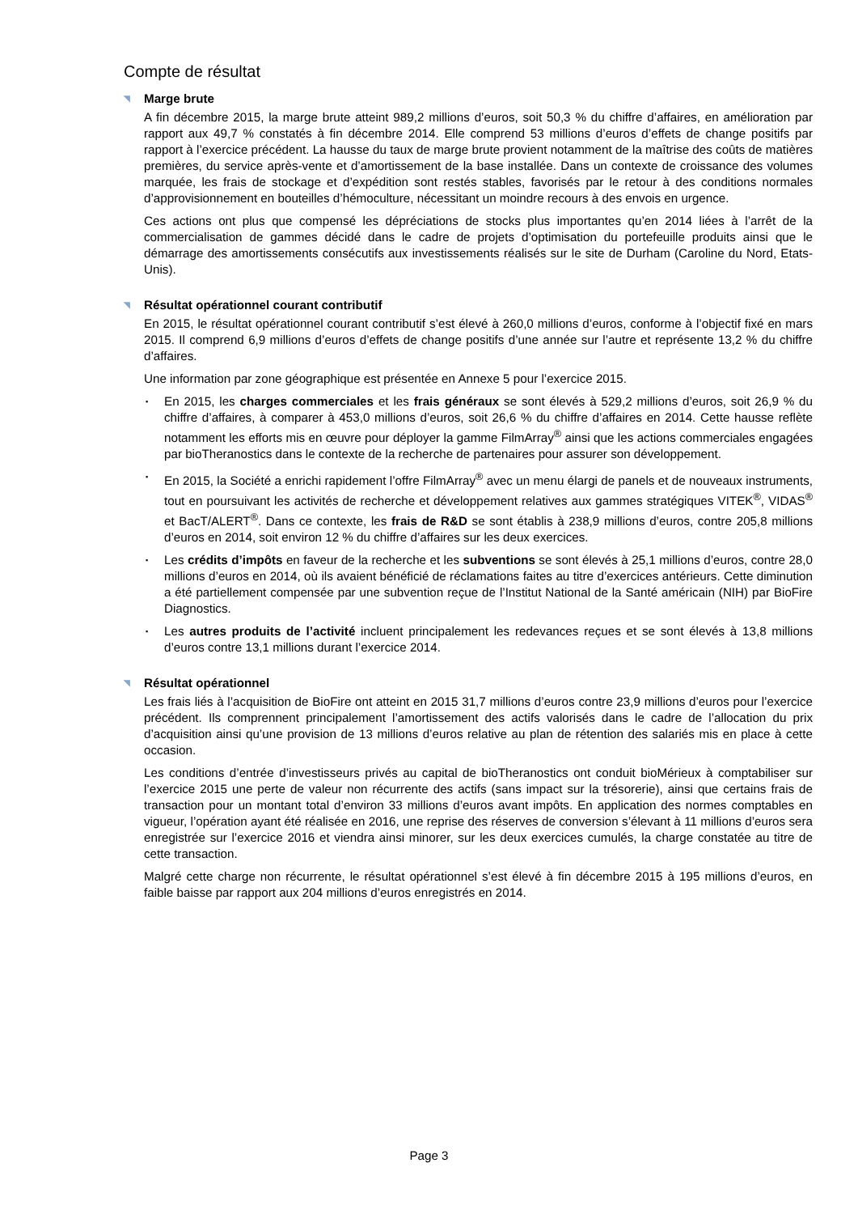Compte de résultat
◥ Marge brute
A fin décembre 2015, la marge brute atteint 989,2 millions d’euros, soit 50,3 % du chiffre d’affaires, en amélioration par rapport aux 49,7 % constatés à fin décembre 2014. Elle comprend 53 millions d’euros d’effets de change positifs par rapport à l’exercice précédent. La hausse du taux de marge brute provient notamment de la maîtrise des coûts de matières premières, du service après-vente et d’amortissement de la base installée. Dans un contexte de croissance des volumes marquée, les frais de stockage et d’expédition sont restés stables, favorisés par le retour à des conditions normales d’approvisionnement en bouteilles d’hémoculture, nécessitant un moindre recours à des envois en urgence.
Ces actions ont plus que compensé les dépréciations de stocks plus importantes qu’en 2014 liées à l’arrêt de la commercialisation de gammes décidé dans le cadre de projets d’optimisation du portefeuille produits ainsi que le démarrage des amortissements consécutifs aux investissements réalisés sur le site de Durham (Caroline du Nord, Etats-Unis).
◥ Résultat opérationnel courant contributif
En 2015, le résultat opérationnel courant contributif s’est élevé à 260,0 millions d’euros, conforme à l’objectif fixé en mars 2015. Il comprend 6,9 millions d’euros d’effets de change positifs d’une année sur l’autre et représente 13,2 % du chiffre d’affaires.
Une information par zone géographique est présentée en Annexe 5 pour l’exercice 2015.
▪ En 2015, les charges commerciales et les frais généraux se sont élevés à 529,2 millions d’euros, soit 26,9 % du chiffre d’affaires, à comparer à 453,0 millions d’euros, soit 26,6 % du chiffre d’affaires en 2014. Cette hausse reflète notamment les efforts mis en œuvre pour déployer la gamme FilmArray<sup>®</sup> ainsi que les actions commerciales engagées par bioTheranostics dans le contexte de la recherche de partenaires pour assurer son développement.
▪ En 2015, la Société a enrichi rapidement l’offre FilmArray<sup>®</sup> avec un menu élargi de panels et de nouveaux instruments, tout en poursuivant les activités de recherche et développement relatives aux gammes stratégiques VITEK<sup>®</sup>, VIDAS<sup>®</sup> et BacT/ALERT<sup>®</sup>. Dans ce contexte, les frais de R&D se sont établis à 238,9 millions d’euros, contre 205,8 millions d’euros en 2014, soit environ 12 % du chiffre d’affaires sur les deux exercices.
▪ Les crédits d’impôts en faveur de la recherche et les subventions se sont élevés à 25,1 millions d’euros, contre 28,0 millions d’euros en 2014, où ils avaient bénéficié de réclamations faites au titre d’exercices antérieurs. Cette diminution a été partiellement compensée par une subvention reçue de l’Institut National de la Santé américain (NIH) par BioFire Diagnostics.
▪ Les autres produits de l’activité incluent principalement les redevances reçues et se sont élevés à 13,8 millions d’euros contre 13,1 millions durant l’exercice 2014.
◥ Résultat opérationnel
Les frais liés à l’acquisition de BioFire ont atteint en 2015 31,7 millions d’euros contre 23,9 millions d’euros pour l’exercice précédent. Ils comprennent principalement l’amortissement des actifs valorisés dans le cadre de l’allocation du prix d’acquisition ainsi qu’une provision de 13 millions d’euros relative au plan de rétention des salariés mis en place à cette occasion.
Les conditions d’entrée d’investisseurs privés au capital de bioTheranostics ont conduit bioMérieux à comptabiliser sur l’exercice 2015 une perte de valeur non récurrente des actifs (sans impact sur la trésorerie), ainsi que certains frais de transaction pour un montant total d’environ 33 millions d’euros avant impôts. En application des normes comptables en vigueur, l’opération ayant été réalisée en 2016, une reprise des réserves de conversion s’élevant à 11 millions d’euros sera enregistrée sur l’exercice 2016 et viendra ainsi minorer, sur les deux exercices cumulés, la charge constatée au titre de cette transaction.
Malgré cette charge non récurrente, le résultat opérationnel s’est élevé à fin décembre 2015 à 195 millions d’euros, en faible baisse par rapport aux 204 millions d’euros enregistrés en 2014.
Page 3